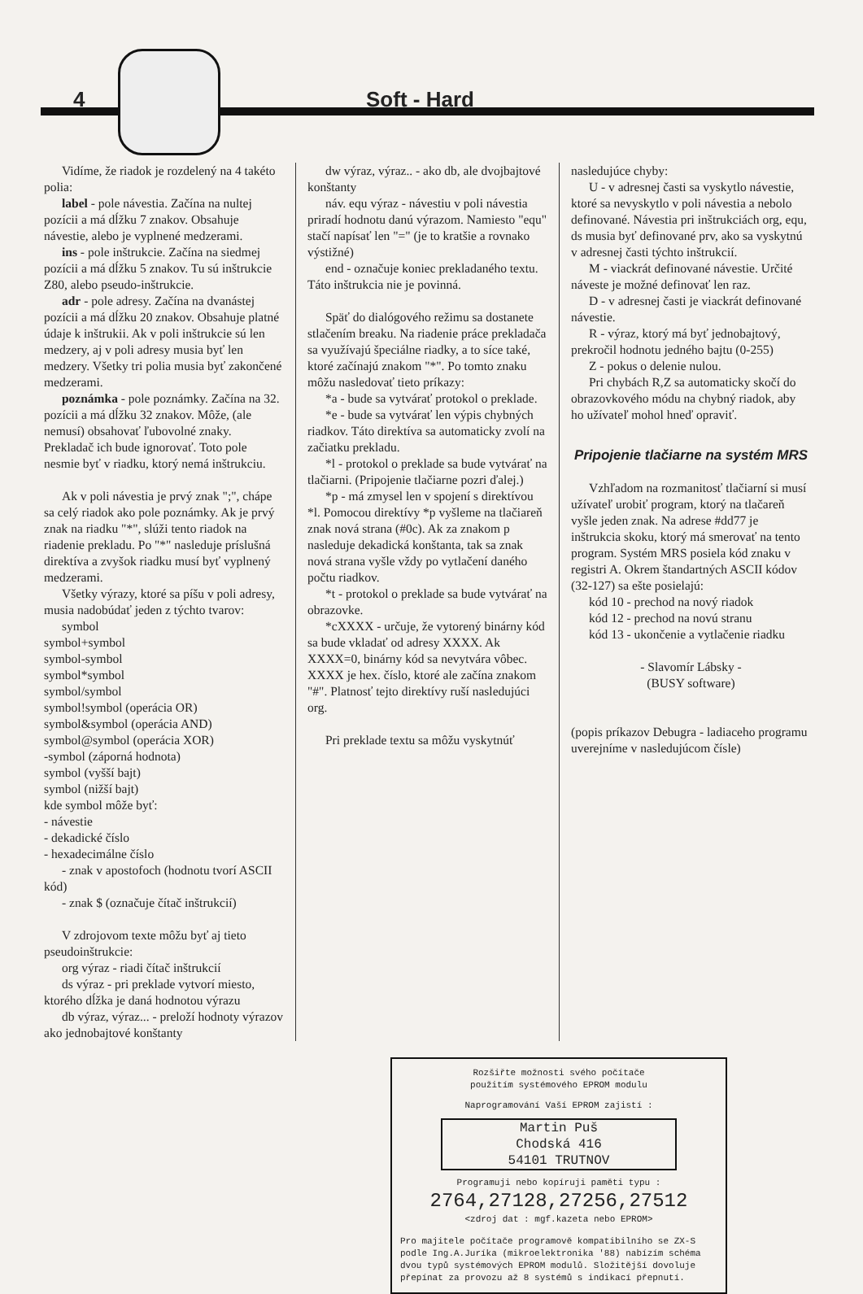4 Soft - Hard
Vidíme, že riadok je rozdelený na 4 takéto polia:
label - pole návestia. Začína na nultej pozícii a má dĺžku 7 znakov. Obsahuje návestie, alebo je vyplnené medzerami.
ins - pole inštrukcie. Začína na siedmej pozícii a má dĺžku 5 znakov. Tu sú inštrukcie Z80, alebo pseudo-inštrukcie.
adr - pole adresy. Začína na dvanástej pozícii a má dĺžku 20 znakov. Obsahuje platné údaje k inštrukii. Ak v poli inštrukcie sú len medzery, aj v poli adresy musia byť len medzery. Všetky tri polia musia byť zakončené medzerami.
poznámka - pole poznámky. Začína na 32. pozícii a má dĺžku 32 znakov. Môže, (ale nemusí) obsahovať ľubovolné znaky. Prekladač ich bude ignorovať. Toto pole nesmie byť v riadku, ktorý nemá inštrukciu.
Ak v poli návestia je prvý znak ";", chápe sa celý riadok ako pole poznámky. Ak je prvý znak na riadku "*", slúži tento riadok na riadenie prekladu. Po "*" nasleduje príslušná direktíva a zvyšok riadku musí byť vyplnený medzerami.
Všetky výrazy, ktoré sa píšu v poli adresy, musia nadobúdať jeden z týchto tvarov:
symbol
symbol+symbol
symbol-symbol
symbol*symbol
symbol/symbol
symbol!symbol (operácia OR)
symbol&symbol (operácia AND)
symbol@symbol (operácia XOR)
-symbol (záporná hodnota)
symbol (vyšší bajt)
symbol (nižší bajt)
kde symbol môže byť:
- návestie
- dekadické číslo
- hexadecimálne číslo
- znak v apostofoch (hodnotu tvorí ASCII kód)
- znak $ (označuje čítač inštrukcií)
V zdrojovom texte môžu byť aj tieto pseudoinštrukcie:
org výraz - riadi čítač inštrukcií
ds výraz - pri preklade vytvorí miesto, ktorého dĺžka je daná hodnotou výrazu
db výraz, výraz... - preloží hodnoty výrazov ako jednobajtové konštanty
dw výraz, výraz.. - ako db, ale dvojbajtové konštanty
náv. equ výraz - návestiu v poli návestia priradí hodnotu danú výrazom. Namiesto "equ" stačí napísať len "=" (je to kratšie a rovnako výstižné)
end - označuje koniec prekladaného textu. Táto inštrukcia nie je povinná.
Späť do dialógového režimu sa dostanete stlačením breaku. Na riadenie práce prekladača sa využívajú špeciálne riadky, a to síce také, ktoré začínajú znakom "*". Po tomto znaku môžu nasledovať tieto príkazy:
*a - bude sa vytvárať protokol o preklade.
*e - bude sa vytvárať len výpis chybných riadkov. Táto direktíva sa automaticky zvolí na začiatku prekladu.
*l - protokol o preklade sa bude vytvárať na tlačiarni. (Pripojenie tlačiarne pozri ďalej.)
*p - má zmysel len v spojení s direktívou *l. Pomocou direktívy *p vyšleme na tlačiareň znak nová strana (#0c). Ak za znakom p nasleduje dekadická konštanta, tak sa znak nová strana vyšle vždy po vytlačení daného počtu riadkov.
*t - protokol o preklade sa bude vytvárať na obrazovke.
*cXXXX - určuje, že vytorený binárny kód sa bude vkladať od adresy XXXX. Ak XXXX=0, binárny kód sa nevytvára vôbec. XXXX je hex. číslo, ktoré ale začína znakom "#". Platnosť tejto direktívy ruší nasledujúci org.
Pri preklade textu sa môžu vyskytnúť
nasledujúce chyby:
U - v adresnej časti sa vyskytlo návestie, ktoré sa nevyskytlo v poli návestia a nebolo definované. Návestia pri inštrukciách org, equ, ds musia byť definované prv, ako sa vyskytnú v adresnej časti týchto inštrukcií.
M - viackrát definované návestie. Určité náveste je možné definovať len raz.
D - v adresnej časti je viackrát definované návestie.
R - výraz, ktorý má byť jednobajtový, prekročil hodnotu jedného bajtu (0-255)
Z - pokus o delenie nulou.
Pri chybách R,Z sa automaticky skočí do obrazovkového módu na chybný riadok, aby ho užívateľ mohol hneď opraviť.
Pripojenie tlačiarne na systém MRS
Vzhľadom na rozmanitosť tlačiarní si musí užívateľ urobiť program, ktorý na tlačareň vyšle jeden znak. Na adrese #dd77 je inštrukcia skoku, ktorý má smerovať na tento program. Systém MRS posiela kód znaku v registri A. Okrem štandartných ASCII kódov (32-127) sa ešte posielajú:
kód 10 - prechod na nový riadok
kód 12 - prechod na novú stranu
kód 13 - ukončenie a vytlačenie riadku
- Slavomír Lábsky -
(BUSY software)
(popis príkazov Debugra - ladiaceho programu uverejníme v nasledujúcom čísle)
Rozšiřte možnosti svého počítače
použitím systémového EPROM modulu
Naprogramování Vaší EPROM zajistí :
Martin Puš
Chodská 416
54101 TRUTNOV
Programuji nebo kopíruji paměti typu :
2764,27128,27256,27512
<zdroj dat : mgf.kazeta nebo EPROM>
Pro majitele počítače programově kompatibilního se ZX-S podle Ing.A.Juríka (mikroelektronika '88) nabízím schéma dvou typů systémových EPROM modulů. Složitější dovoluje přepínat za provozu až 8 systémů s indikací přepnutí.